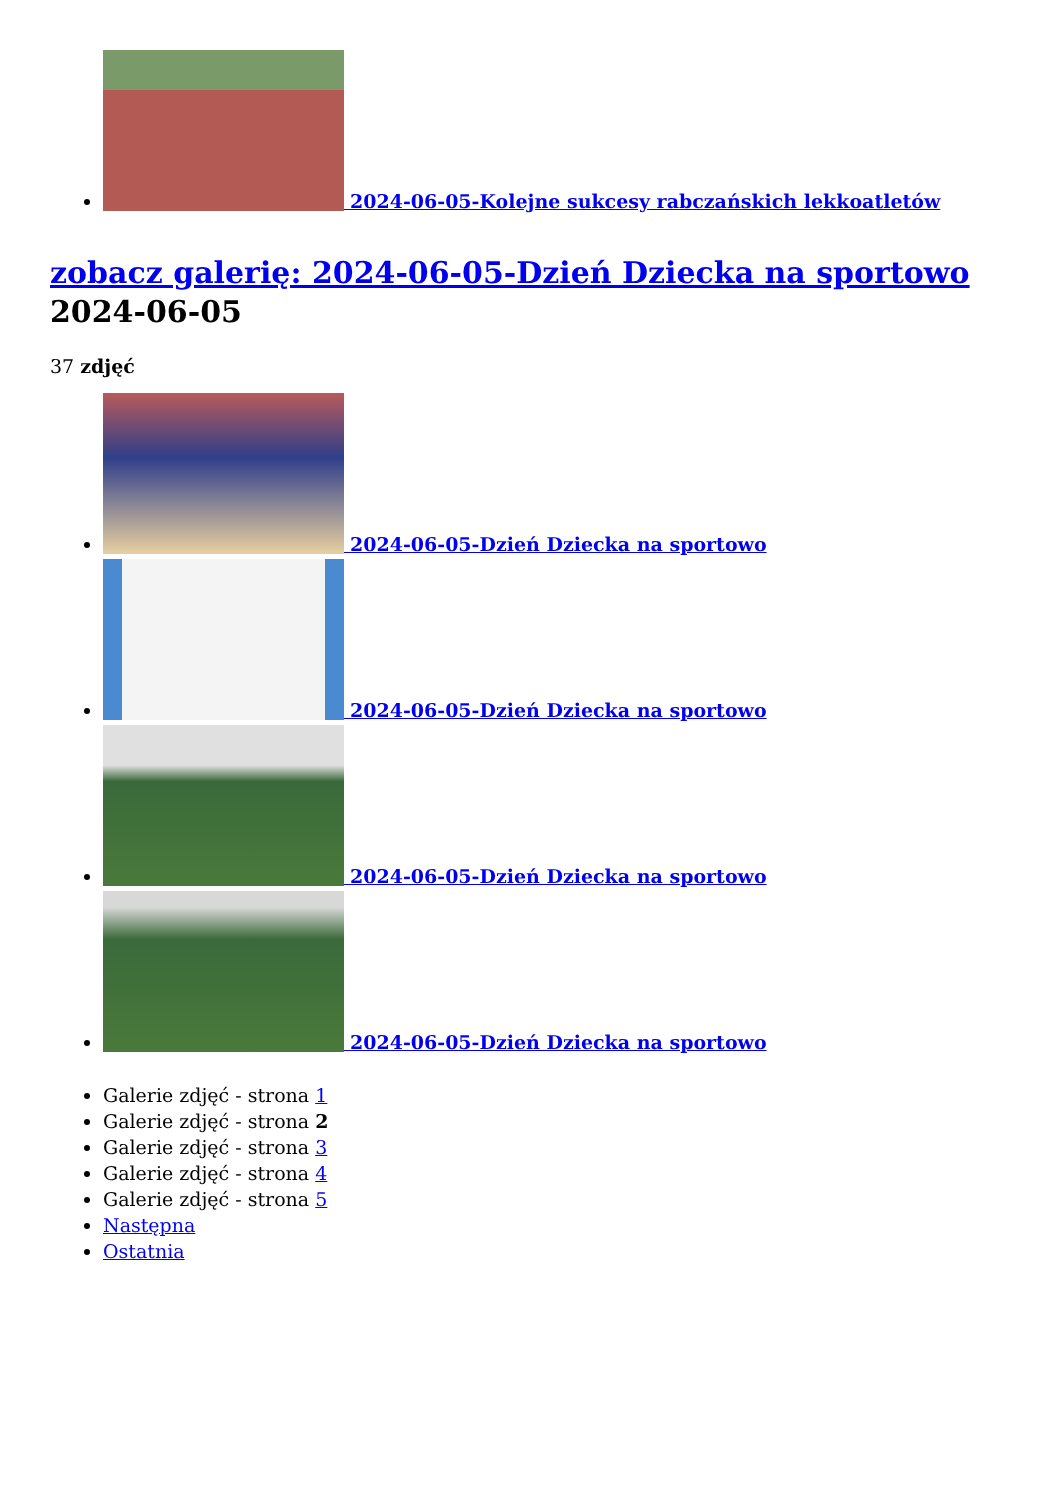2024-06-05-Kolejne sukcesy rabczańskich lekkoatletów
zobacz galerię: 2024-06-05-Dzień Dziecka na sportowo
2024-06-05
37 zdjęć
2024-06-05-Dzień Dziecka na sportowo
2024-06-05-Dzień Dziecka na sportowo
2024-06-05-Dzień Dziecka na sportowo
2024-06-05-Dzień Dziecka na sportowo
Galerie zdjęć - strona 1
Galerie zdjęć - strona 2
Galerie zdjęć - strona 3
Galerie zdjęć - strona 4
Galerie zdjęć - strona 5
Następna
Ostatnia